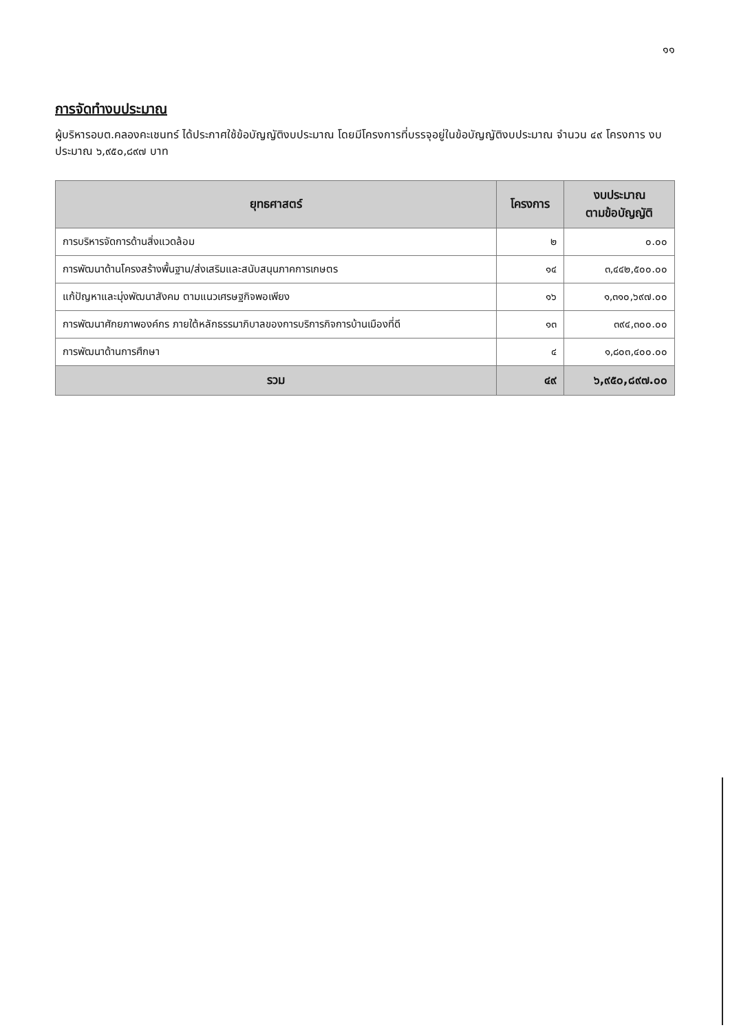๑๑
การจัดทำงบประมาณ
ผู้บริหารอบต.คลองคะเชนทร์ ได้ประกาศใช้ข้อบัญญัติงบประมาณ โดยมีโครงการที่บรรจุอยู่ในข้อบัญญัติงบประมาณ จำนวน ๔๙ โครงการ งบประมาณ ๖,๙๕๐,๘๙๗ บาท
| ยุทธศาสตร์ | โครงการ | งบประมาณ ตามข้อบัญญัติ |
| --- | --- | --- |
| การบริหารจัดการด้านสิ่งแวดล้อม | ๒ | ๐.๐๐ |
| การพัฒนาด้านโครงสร้างพื้นฐาน/ส่งเสริมและสนับสนุนภาคการเกษตร | ๑๔ | ๓,๔๔๒,๕๐๐.๐๐ |
| แก้ปัญหาและมุ่งพัฒนาสังคม ตามแนวเศรษฐกิจพอเพียง | ๑๖ | ๑,๓๑๐,๖๙๗.๐๐ |
| การพัฒนาศักยภาพองค์กร ภายใต้หลักธรรมาภิบาลของการบริการกิจการบ้านเมืองที่ดี | ๑๓ | ๓๙๔,๓๐๐.๐๐ |
| การพัฒนาด้านการศึกษา | ๔ | ๑,๘๐๓,๔๐๐.๐๐ |
| รวม | ๔๙ | ๖,๙๕๐,๘๙๗.๐๐ |